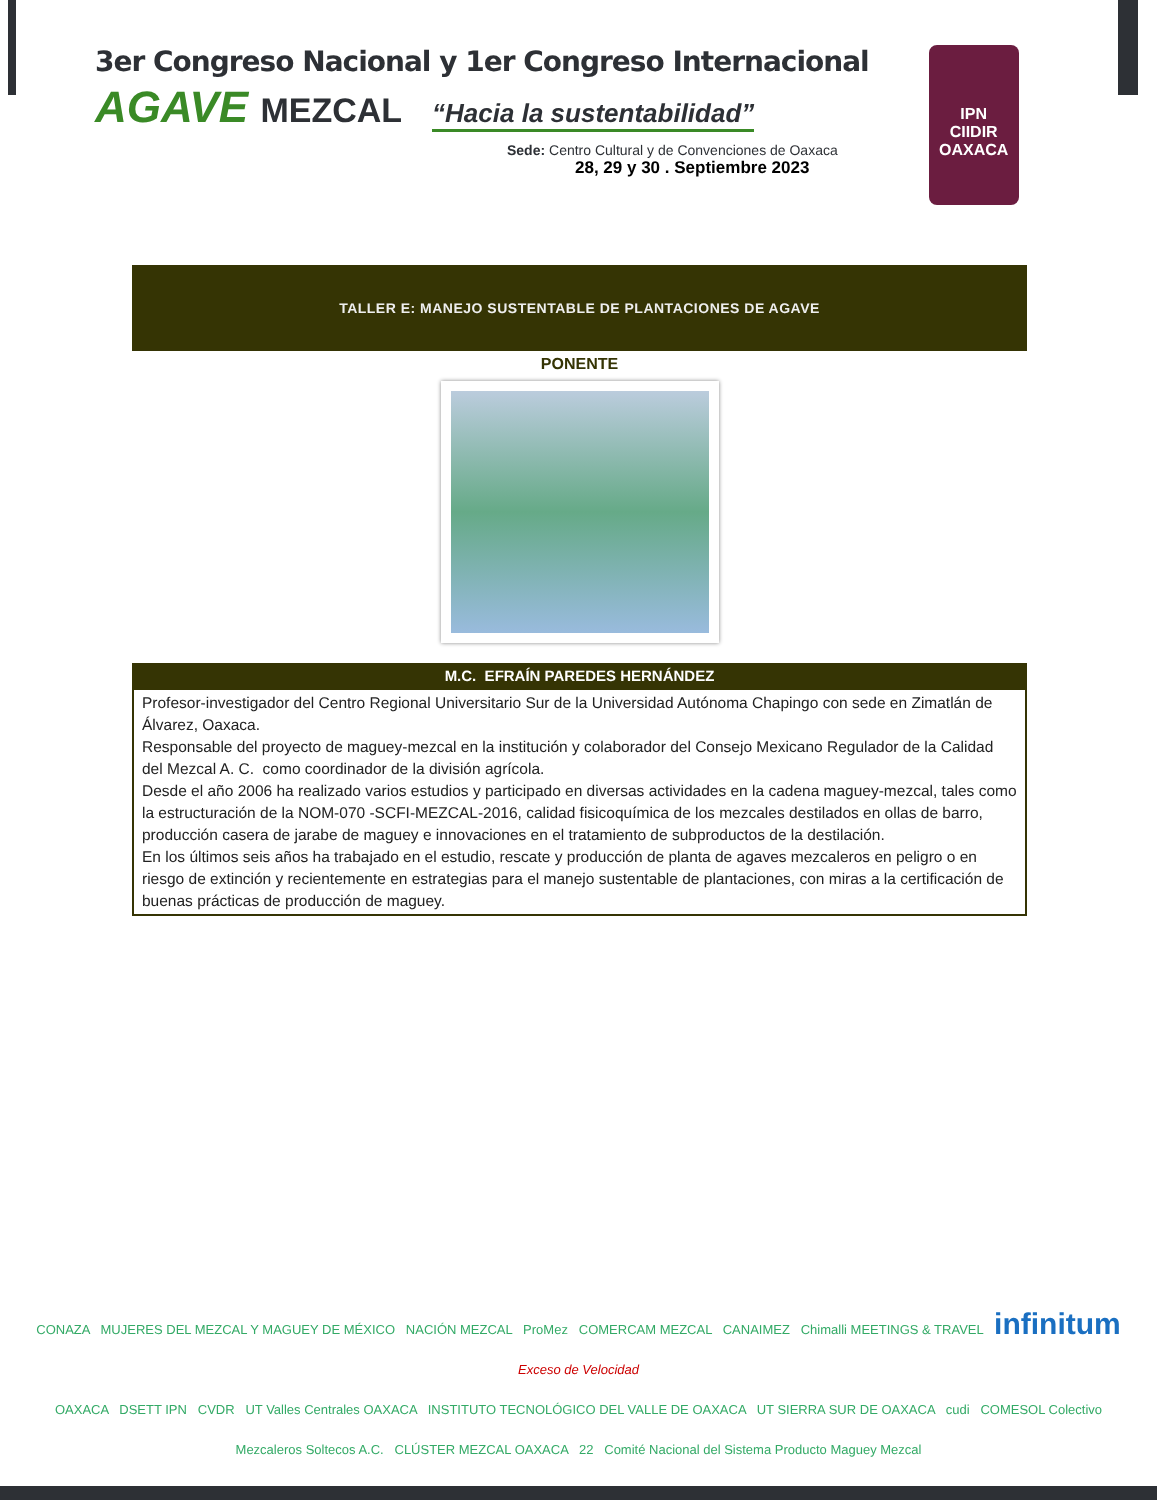3er Congreso Nacional y 1er Congreso Internacional
AGAVE MEZCAL
“Hacia la sustentabilidad”
Sede: Centro Cultural y de Convenciones de Oaxaca
28, 29 y 30 . Septiembre 2023
IPN
CIIDIR
OAXACA
TALLER E: MANEJO SUSTENTABLE DE PLANTACIONES DE AGAVE
PONENTE
M.C. EFRAÍN PAREDES HERNÁNDEZ
Profesor-investigador del Centro Regional Universitario Sur de la Universidad Autónoma Chapingo con sede en Zimatlán de Álvarez, Oaxaca.
Responsable del proyecto de maguey-mezcal en la institución y colaborador del Consejo Mexicano Regulador de la Calidad del Mezcal A. C. como coordinador de la división agrícola.
Desde el año 2006 ha realizado varios estudios y participado en diversas actividades en la cadena maguey-mezcal, tales como la estructuración de la NOM-070 -SCFI-MEZCAL-2016, calidad fisicoquímica de los mezcales destilados en ollas de barro, producción casera de jarabe de maguey e innovaciones en el tratamiento de subproductos de la destilación.
En los últimos seis años ha trabajado en el estudio, rescate y producción de planta de agaves mezcaleros en peligro o en riesgo de extinción y recientemente en estrategias para el manejo sustentable de plantaciones, con miras a la certificación de buenas prácticas de producción de maguey.
CONAZA MUJERES DEL MEZCAL Y MAGUEY DE MÉXICO NACIÓN MEZCAL ProMez COMERCAM MEZCAL CANAIMEZ Chimalli MEETINGS & TRAVEL infinitum Exceso de Velocidad
OAXACA DSETT IPN CVDR UT Valles Centrales OAXACA INSTITUTO TECNOLÓGICO DEL VALLE DE OAXACA UT SIERRA SUR DE OAXACA cudi COMESOL Colectivo Mezcaleros Soltecos A.C. CLÚSTER MEZCAL OAXACA 22 Comité Nacional del Sistema Producto Maguey Mezcal